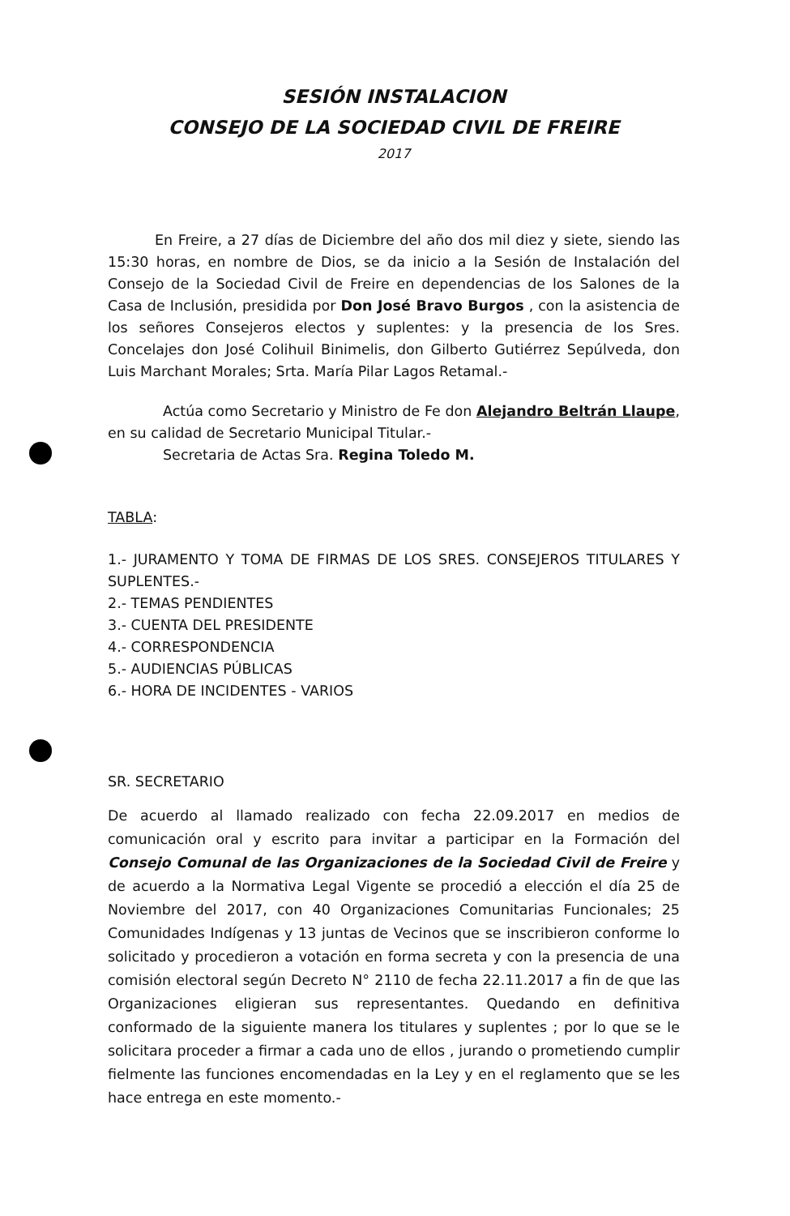SESIÓN INSTALACION
CONSEJO DE LA SOCIEDAD CIVIL DE FREIRE
2017
En Freire, a 27 días de Diciembre del año dos mil diez y siete, siendo las 15:30 horas, en nombre de Dios, se da inicio a la Sesión de Instalación del Consejo de la Sociedad Civil de Freire en dependencias de los Salones de la Casa de Inclusión, presidida por Don José Bravo Burgos , con la asistencia de los señores Consejeros electos y suplentes: y la presencia de los Sres. Concelajes don José Colihuil Binimelis, don Gilberto Gutiérrez Sepúlveda, don Luis Marchant Morales; Srta. María Pilar Lagos Retamal.-
Actúa como Secretario y Ministro de Fe don Alejandro Beltrán Llaupe, en su calidad de Secretario Municipal Titular.-
Secretaria de Actas Sra. Regina Toledo M.
TABLA:
1.- JURAMENTO Y TOMA DE FIRMAS DE LOS SRES. CONSEJEROS TITULARES Y SUPLENTES.-
2.- TEMAS PENDIENTES
3.- CUENTA DEL PRESIDENTE
4.- CORRESPONDENCIA
5.- AUDIENCIAS PÚBLICAS
6.- HORA DE INCIDENTES - VARIOS
SR. SECRETARIO
De acuerdo al llamado realizado con fecha 22.09.2017 en medios de comunicación oral y escrito para invitar a participar en la Formación del Consejo Comunal de las Organizaciones de la Sociedad Civil de Freire y de acuerdo a la Normativa Legal Vigente se procedió a elección el día 25 de Noviembre del 2017, con 40 Organizaciones Comunitarias Funcionales; 25 Comunidades Indígenas y 13 juntas de Vecinos que se inscribieron conforme lo solicitado y procedieron a votación en forma secreta y con la presencia de una comisión electoral según Decreto N° 2110 de fecha 22.11.2017 a fin de que las Organizaciones eligieran sus representantes. Quedando en definitiva conformado de la siguiente manera los titulares y suplentes ; por lo que se le solicitara proceder a firmar a cada uno de ellos , jurando o prometiendo cumplir fielmente las funciones encomendadas en la Ley y en el reglamento que se les hace entrega en este momento.-